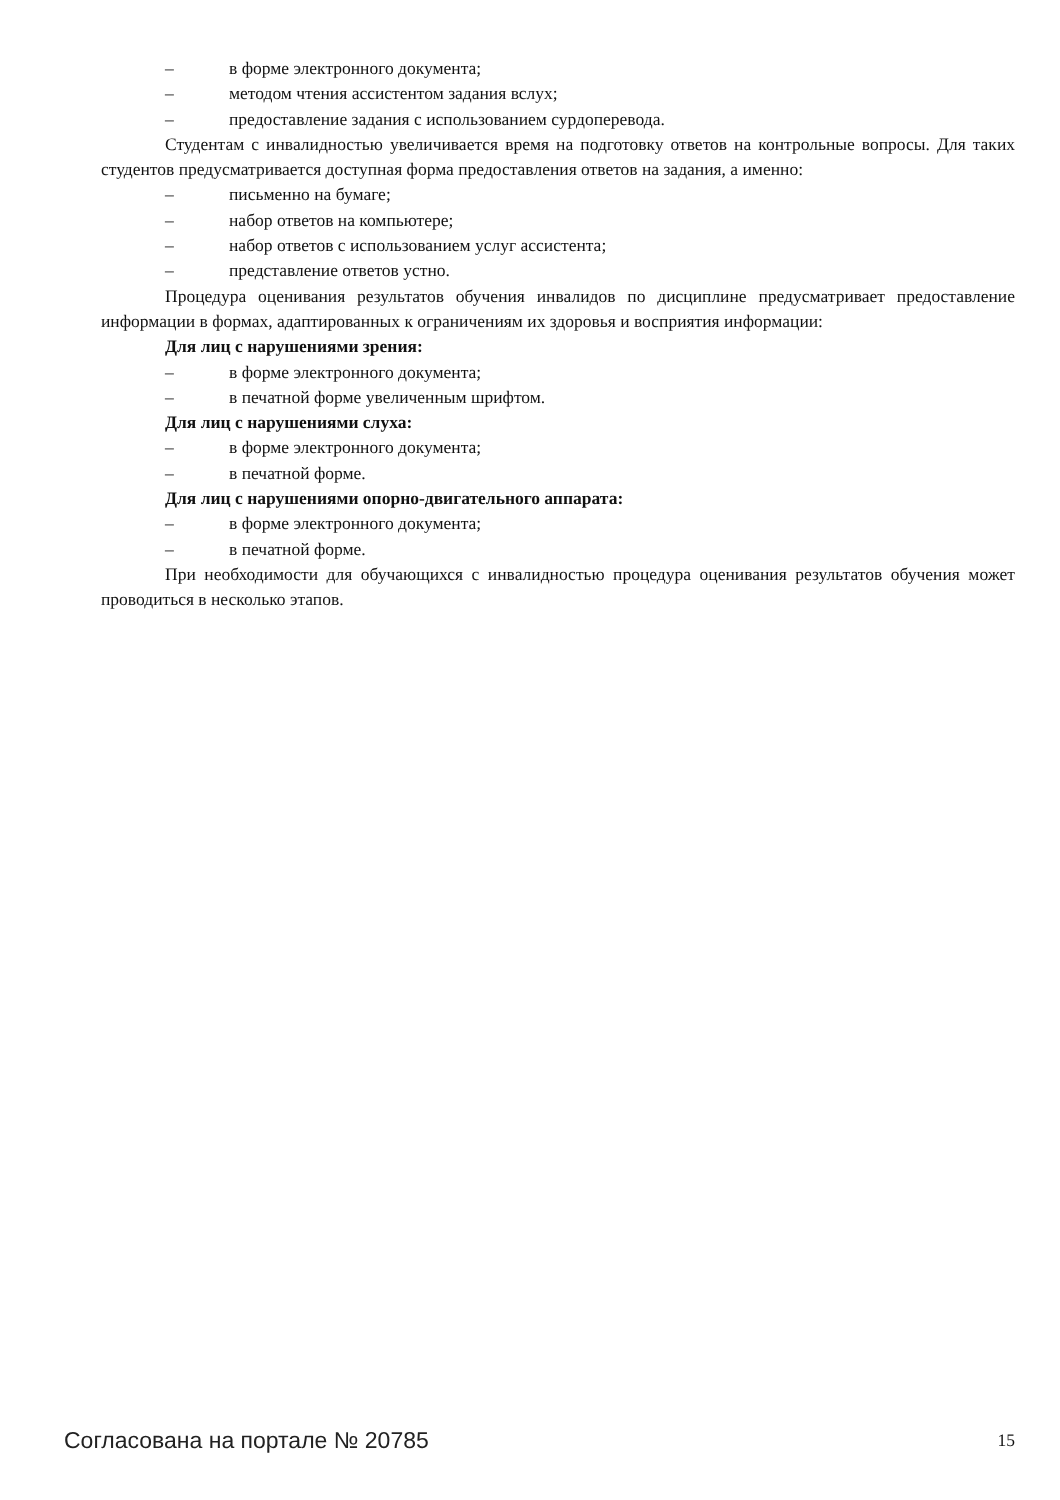– в форме электронного документа;
– методом чтения ассистентом задания вслух;
– предоставление задания с использованием сурдоперевода.
Студентам с инвалидностью увеличивается время на подготовку ответов на контрольные вопросы. Для таких студентов предусматривается доступная форма предоставления ответов на задания, а именно:
– письменно на бумаге;
– набор ответов на компьютере;
– набор ответов с использованием услуг ассистента;
– представление ответов устно.
Процедура оценивания результатов обучения инвалидов по дисциплине предусматривает предоставление информации в формах, адаптированных к ограничениям их здоровья и восприятия информации:
Для лиц с нарушениями зрения:
– в форме электронного документа;
– в печатной форме увеличенным шрифтом.
Для лиц с нарушениями слуха:
– в форме электронного документа;
– в печатной форме.
Для лиц с нарушениями опорно-двигательного аппарата:
– в форме электронного документа;
– в печатной форме.
При необходимости для обучающихся с инвалидностью процедура оценивания результатов обучения может проводиться в несколько этапов.
Согласована на портале № 20785 15